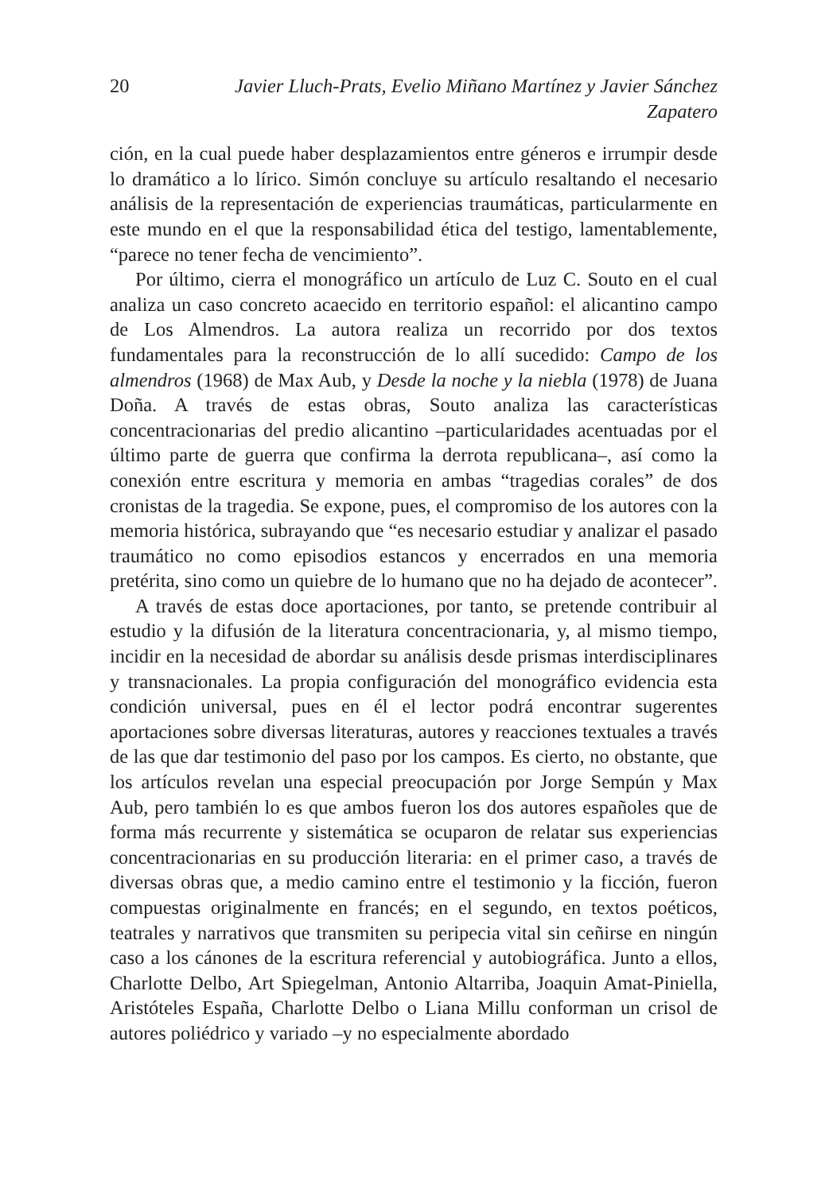20 Javier Lluch-Prats, Evelio Miñano Martínez y Javier Sánchez Zapatero
ción, en la cual puede haber desplazamientos entre géneros e irrumpir desde lo dramático a lo lírico. Simón concluye su artículo resaltando el necesario análisis de la representación de experiencias traumáticas, particularmente en este mundo en el que la responsabilidad ética del testigo, lamentablemente, “parece no tener fecha de vencimiento”.
Por último, cierra el monográfico un artículo de Luz C. Souto en el cual analiza un caso concreto acaecido en territorio español: el alicantino campo de Los Almendros. La autora realiza un recorrido por dos textos fundamentales para la reconstrucción de lo allí sucedido: Campo de los almendros (1968) de Max Aub, y Desde la noche y la niebla (1978) de Juana Doña. A través de estas obras, Souto analiza las características concentracionarias del predio alicantino –particularidades acentuadas por el último parte de guerra que confirma la derrota republicana–, así como la conexión entre escritura y memoria en ambas “tragedias corales” de dos cronistas de la tragedia. Se expone, pues, el compromiso de los autores con la memoria histórica, subrayando que “es necesario estudiar y analizar el pasado traumático no como episodios estancos y encerrados en una memoria pretérita, sino como un quiebre de lo humano que no ha dejado de acontecer”.
A través de estas doce aportaciones, por tanto, se pretende contribuir al estudio y la difusión de la literatura concentracionaria, y, al mismo tiempo, incidir en la necesidad de abordar su análisis desde prismas interdisciplinares y transnacionales. La propia configuración del monográfico evidencia esta condición universal, pues en él el lector podrá encontrar sugerentes aportaciones sobre diversas literaturas, autores y reacciones textuales a través de las que dar testimonio del paso por los campos. Es cierto, no obstante, que los artículos revelan una especial preocupación por Jorge Sempún y Max Aub, pero también lo es que ambos fueron los dos autores españoles que de forma más recurrente y sistemática se ocuparon de relatar sus experiencias concentracionarias en su producción literaria: en el primer caso, a través de diversas obras que, a medio camino entre el testimonio y la ficción, fueron compuestas originalmente en francés; en el segundo, en textos poéticos, teatrales y narrativos que transmiten su peripecia vital sin ceñirse en ningún caso a los cánones de la escritura referencial y autobiográfica. Junto a ellos, Charlotte Delbo, Art Spiegelman, Antonio Altarriba, Joaquin Amat-Piniella, Aristóteles España, Charlotte Delbo o Liana Millu conforman un crisol de autores poliédrico y variado –y no especialmente abordado